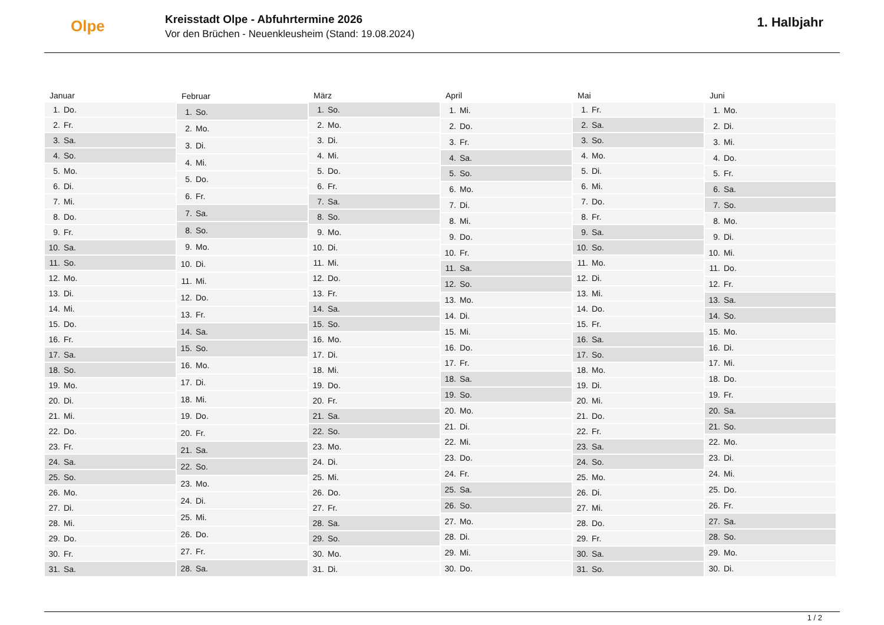Olpe
Kreisstadt Olpe - Abfuhrtermine 2026
Vor den Brüchen - Neuenkleusheim (Stand: 19.08.2024)
1. Halbjahr
| Januar | |
| --- | --- |
| 1. | Do. |
| 2. | Fr. |
| 3. | Sa. |
| 4. | So. |
| 5. | Mo. |
| 6. | Di. |
| 7. | Mi. |
| 8. | Do. |
| 9. | Fr. |
| 10. | Sa. |
| 11. | So. |
| 12. | Mo. |
| 13. | Di. |
| 14. | Mi. |
| 15. | Do. |
| 16. | Fr. |
| 17. | Sa. |
| 18. | So. |
| 19. | Mo. |
| 20. | Di. |
| 21. | Mi. |
| 22. | Do. |
| 23. | Fr. |
| 24. | Sa. |
| 25. | So. |
| 26. | Mo. |
| 27. | Di. |
| 28. | Mi. |
| 29. | Do. |
| 30. | Fr. |
| 31. | Sa. |
| Februar | |
| --- | --- |
| 1. | So. |
| 2. | Mo. |
| 3. | Di. |
| 4. | Mi. |
| 5. | Do. |
| 6. | Fr. |
| 7. | Sa. |
| 8. | So. |
| 9. | Mo. |
| 10. | Di. |
| 11. | Mi. |
| 12. | Do. |
| 13. | Fr. |
| 14. | Sa. |
| 15. | So. |
| 16. | Mo. |
| 17. | Di. |
| 18. | Mi. |
| 19. | Do. |
| 20. | Fr. |
| 21. | Sa. |
| 22. | So. |
| 23. | Mo. |
| 24. | Di. |
| 25. | Mi. |
| 26. | Do. |
| 27. | Fr. |
| 28. | Sa. |
| März | |
| --- | --- |
| 1. | So. |
| 2. | Mo. |
| 3. | Di. |
| 4. | Mi. |
| 5. | Do. |
| 6. | Fr. |
| 7. | Sa. |
| 8. | So. |
| 9. | Mo. |
| 10. | Di. |
| 11. | Mi. |
| 12. | Do. |
| 13. | Fr. |
| 14. | Sa. |
| 15. | So. |
| 16. | Mo. |
| 17. | Di. |
| 18. | Mi. |
| 19. | Do. |
| 20. | Fr. |
| 21. | Sa. |
| 22. | So. |
| 23. | Mo. |
| 24. | Di. |
| 25. | Mi. |
| 26. | Do. |
| 27. | Fr. |
| 28. | Sa. |
| 29. | So. |
| 30. | Mo. |
| 31. | Di. |
| April | |
| --- | --- |
| 1. | Mi. |
| 2. | Do. |
| 3. | Fr. |
| 4. | Sa. |
| 5. | So. |
| 6. | Mo. |
| 7. | Di. |
| 8. | Mi. |
| 9. | Do. |
| 10. | Fr. |
| 11. | Sa. |
| 12. | So. |
| 13. | Mo. |
| 14. | Di. |
| 15. | Mi. |
| 16. | Do. |
| 17. | Fr. |
| 18. | Sa. |
| 19. | So. |
| 20. | Mo. |
| 21. | Di. |
| 22. | Mi. |
| 23. | Do. |
| 24. | Fr. |
| 25. | Sa. |
| 26. | So. |
| 27. | Mo. |
| 28. | Di. |
| 29. | Mi. |
| 30. | Do. |
| Mai | |
| --- | --- |
| 1. | Fr. |
| 2. | Sa. |
| 3. | So. |
| 4. | Mo. |
| 5. | Di. |
| 6. | Mi. |
| 7. | Do. |
| 8. | Fr. |
| 9. | Sa. |
| 10. | So. |
| 11. | Mo. |
| 12. | Di. |
| 13. | Mi. |
| 14. | Do. |
| 15. | Fr. |
| 16. | Sa. |
| 17. | So. |
| 18. | Mo. |
| 19. | Di. |
| 20. | Mi. |
| 21. | Do. |
| 22. | Fr. |
| 23. | Sa. |
| 24. | So. |
| 25. | Mo. |
| 26. | Di. |
| 27. | Mi. |
| 28. | Do. |
| 29. | Fr. |
| 30. | Sa. |
| 31. | So. |
| Juni | |
| --- | --- |
| 1. | Mo. |
| 2. | Di. |
| 3. | Mi. |
| 4. | Do. |
| 5. | Fr. |
| 6. | Sa. |
| 7. | So. |
| 8. | Mo. |
| 9. | Di. |
| 10. | Mi. |
| 11. | Do. |
| 12. | Fr. |
| 13. | Sa. |
| 14. | So. |
| 15. | Mo. |
| 16. | Di. |
| 17. | Mi. |
| 18. | Do. |
| 19. | Fr. |
| 20. | Sa. |
| 21. | So. |
| 22. | Mo. |
| 23. | Di. |
| 24. | Mi. |
| 25. | Do. |
| 26. | Fr. |
| 27. | Sa. |
| 28. | So. |
| 29. | Mo. |
| 30. | Di. |
1 / 2